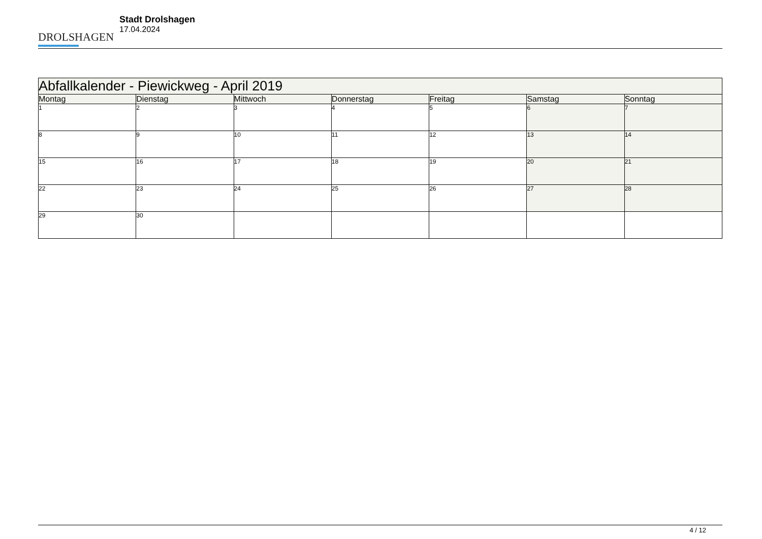DROLSHAGEN
Stadt Drolshagen
17.04.2024
| Abfallkalender - Piewickweg - April 2019 | | | | | | |
| --- | --- | --- | --- | --- | --- | --- |
| Montag | Dienstag | Mittwoch | Donnerstag | Freitag | Samstag | Sonntag |
| 1 | 2 | 3 | 4 | 5 | 6 | 7 |
| 8 | 9 | 10 | 11 | 12 | 13 | 14 |
| 15 | 16 | 17 | 18 | 19 | 20 | 21 |
| 22 | 23 | 24 | 25 | 26 | 27 | 28 |
| 29 | 30 | | | | | |
4 / 12